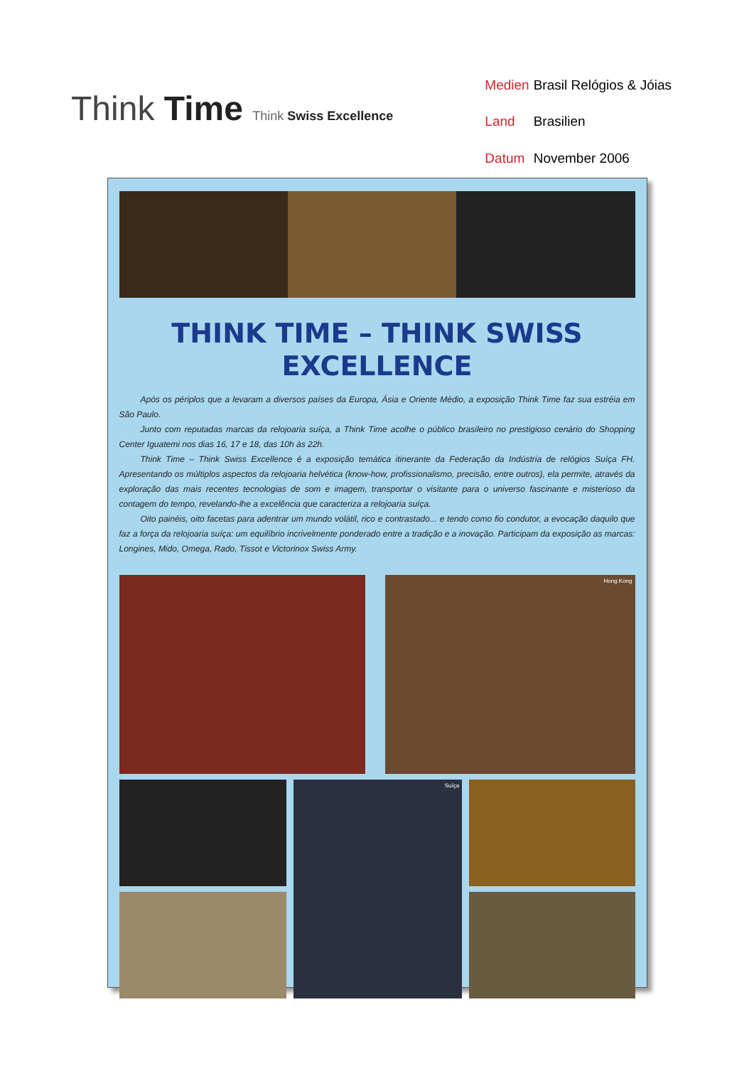Think Time Think Swiss Excellence
| Medien | Brasil Relógios & Jóias |
| Land | Brasilien |
| Datum | November 2006 |
THINK TIME – THINK SWISS
EXCELLENCE
Após os périplos que a levaram a diversos países da Europa, Ásia e Oriente Médio, a exposição Think Time faz sua estréia em São Paulo.
Junto com reputadas marcas da relojoaria suíça, a Think Time acolhe o público brasileiro no prestigioso cenário do Shopping Center Iguatemi nos dias 16, 17 e 18, das 10h às 22h.
Think Time – Think Swiss Excellence é a exposição temática itinerante da Federação da Indústria de relógios Suíça FH. Apresentando os múltiplos aspectos da relojoaria helvética (know-how, profissionalismo, precisão, entre outros), ela permite, através da exploração das mais recentes tecnologias de som e imagem, transportar o visitante para o universo fascinante e misterioso da contagem do tempo, revelando-lhe a excelência que caracteriza a relojoaria suíça.
Oito painéis, oito facetas para adentrar um mundo volátil, rico e contrastado... e tendo como fio condutor, a evocação daquilo que faz a força da relojoaria suíça: um equilíbrio incrivelmente ponderado entre a tradição e a inovação. Participam da exposição as marcas: Longines, Mido, Omega, Rado, Tissot e Victorinox Swiss Army.
Hong Kong
Suíça